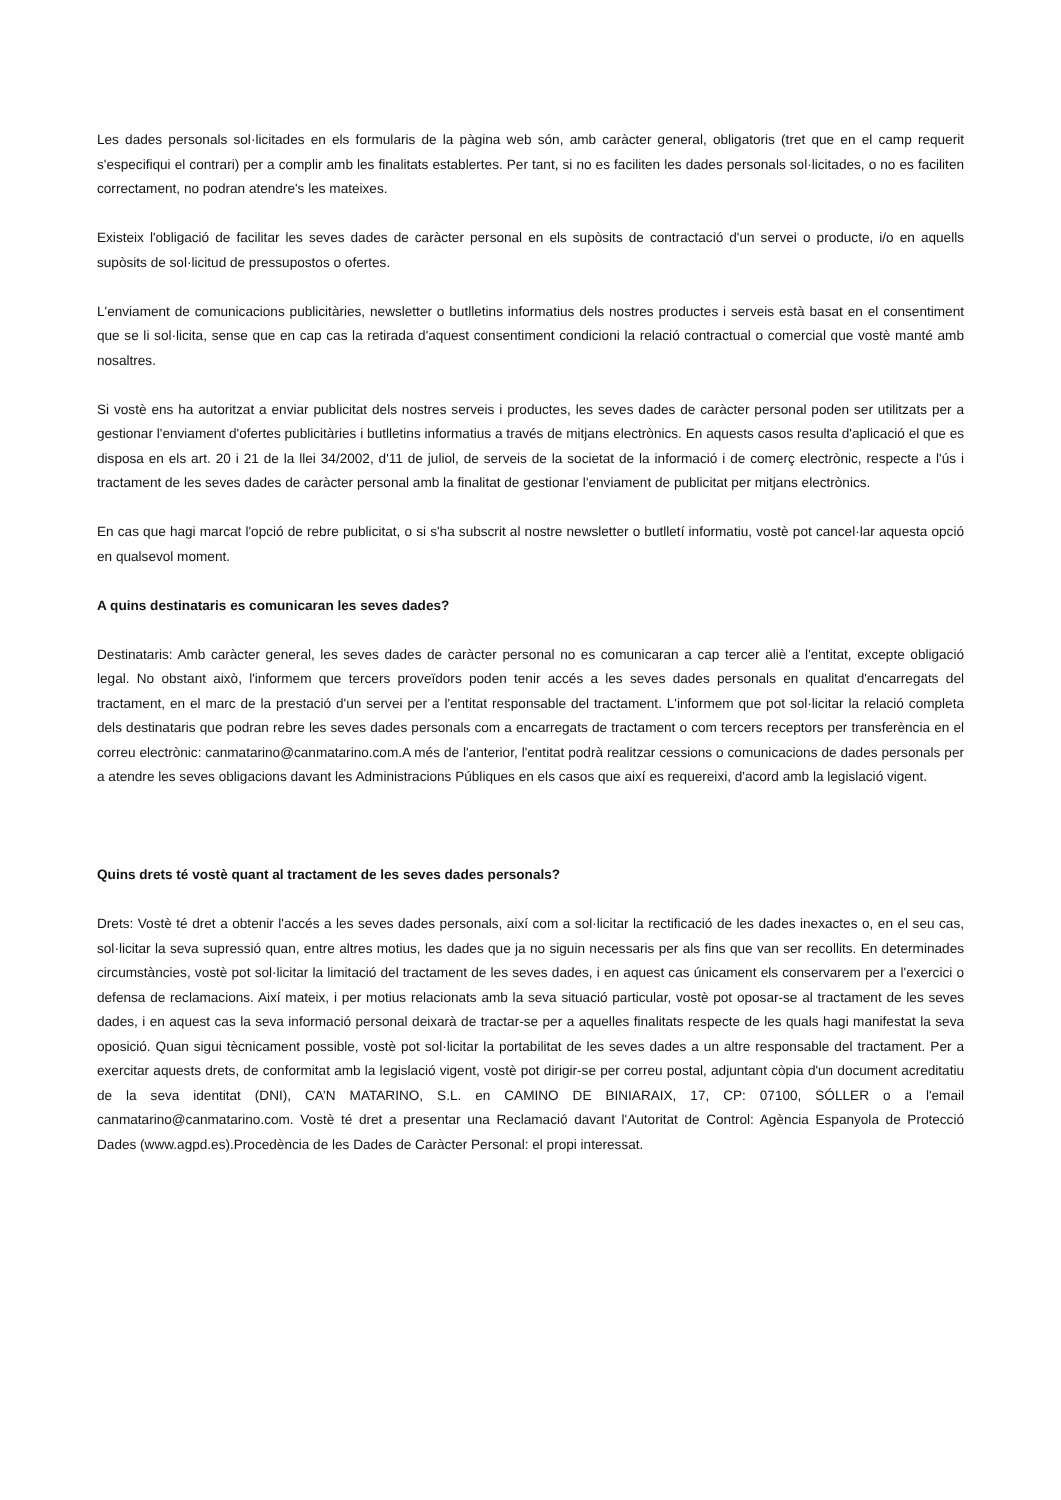Les dades personals sol·licitades en els formularis de la pàgina web són, amb caràcter general, obligatoris (tret que en el camp requerit s'especifiqui el contrari) per a complir amb les finalitats establertes. Per tant, si no es faciliten les dades personals sol·licitades, o no es faciliten correctament, no podran atendre's les mateixes.
Existeix l'obligació de facilitar les seves dades de caràcter personal en els supòsits de contractació d'un servei o producte, i/o en aquells supòsits de sol·licitud de pressupostos o ofertes.
L'enviament de comunicacions publicitàries, newsletter o butlletins informatius dels nostres productes i serveis està basat en el consentiment que se li sol·licita, sense que en cap cas la retirada d'aquest consentiment condicioni la relació contractual o comercial que vostè manté amb nosaltres.
Si vostè ens ha autoritzat a enviar publicitat dels nostres serveis i productes, les seves dades de caràcter personal poden ser utilitzats per a gestionar l'enviament d'ofertes publicitàries i butlletins informatius a través de mitjans electrònics. En aquests casos resulta d'aplicació el que es disposa en els art. 20 i 21 de la llei 34/2002, d'11 de juliol, de serveis de la societat de la informació i de comerç electrònic, respecte a l'ús i tractament de les seves dades de caràcter personal amb la finalitat de gestionar l'enviament de publicitat per mitjans electrònics.
En cas que hagi marcat l'opció de rebre publicitat, o si s'ha subscrit al nostre newsletter o butlletí informatiu, vostè pot cancel·lar aquesta opció en qualsevol moment.
A quins destinataris es comunicaran les seves dades?
Destinataris: Amb caràcter general, les seves dades de caràcter personal no es comunicaran a cap tercer aliè a l'entitat, excepte obligació legal. No obstant això, l'informem que tercers proveïdors poden tenir accés a les seves dades personals en qualitat d'encarregats del tractament, en el marc de la prestació d'un servei per a l'entitat responsable del tractament. L'informem que pot sol·licitar la relació completa dels destinataris que podran rebre les seves dades personals com a encarregats de tractament o com tercers receptors per transferència en el correu electrònic: canmatarino@canmatarino.com.A més de l'anterior, l'entitat podrà realitzar cessions o comunicacions de dades personals per a atendre les seves obligacions davant les Administracions Públiques en els casos que així es requereixi, d'acord amb la legislació vigent.
Quins drets té vostè quant al tractament de les seves dades personals?
Drets: Vostè té dret a obtenir l'accés a les seves dades personals, així com a sol·licitar la rectificació de les dades inexactes o, en el seu cas, sol·licitar la seva supressió quan, entre altres motius, les dades que ja no siguin necessaris per als fins que van ser recollits. En determinades circumstàncies, vostè pot sol·licitar la limitació del tractament de les seves dades, i en aquest cas únicament els conservarem per a l'exercici o defensa de reclamacions. Així mateix, i per motius relacionats amb la seva situació particular, vostè pot oposar-se al tractament de les seves dades, i en aquest cas la seva informació personal deixarà de tractar-se per a aquelles finalitats respecte de les quals hagi manifestat la seva oposició. Quan sigui tècnicament possible, vostè pot sol·licitar la portabilitat de les seves dades a un altre responsable del tractament. Per a exercitar aquests drets, de conformitat amb la legislació vigent, vostè pot dirigir-se per correu postal, adjuntant còpia d'un document acreditatiu de la seva identitat (DNI), CA’N MATARINO, S.L. en CAMINO DE BINIARAIX, 17, CP: 07100, SÓLLER o a l'email canmatarino@canmatarino.com. Vostè té dret a presentar una Reclamació davant l'Autoritat de Control: Agència Espanyola de Protecció Dades (www.agpd.es).Procedència de les Dades de Caràcter Personal: el propi interessat.